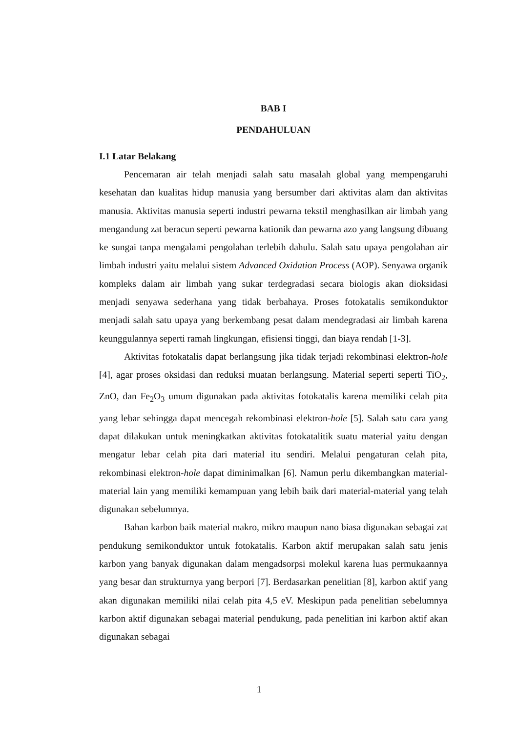BAB I
PENDAHULUAN
I.1 Latar Belakang
Pencemaran air telah menjadi salah satu masalah global yang mempengaruhi kesehatan dan kualitas hidup manusia yang bersumber dari aktivitas alam dan aktivitas manusia. Aktivitas manusia seperti industri pewarna tekstil menghasilkan air limbah yang mengandung zat beracun seperti pewarna kationik dan pewarna azo yang langsung dibuang ke sungai tanpa mengalami pengolahan terlebih dahulu. Salah satu upaya pengolahan air limbah industri yaitu melalui sistem Advanced Oxidation Process (AOP). Senyawa organik kompleks dalam air limbah yang sukar terdegradasi secara biologis akan dioksidasi menjadi senyawa sederhana yang tidak berbahaya. Proses fotokatalis semikonduktor menjadi salah satu upaya yang berkembang pesat dalam mendegradasi air limbah karena keunggulannya seperti ramah lingkungan, efisiensi tinggi, dan biaya rendah [1-3].
Aktivitas fotokatalis dapat berlangsung jika tidak terjadi rekombinasi elektron-hole [4], agar proses oksidasi dan reduksi muatan berlangsung. Material seperti seperti TiO<sub>2</sub>, ZnO, dan Fe<sub>2</sub>O<sub>3</sub> umum digunakan pada aktivitas fotokatalis karena memiliki celah pita yang lebar sehingga dapat mencegah rekombinasi elektron-hole [5]. Salah satu cara yang dapat dilakukan untuk meningkatkan aktivitas fotokatalitik suatu material yaitu dengan mengatur lebar celah pita dari material itu sendiri. Melalui pengaturan celah pita, rekombinasi elektron-hole dapat diminimalkan [6]. Namun perlu dikembangkan material-material lain yang memiliki kemampuan yang lebih baik dari material-material yang telah digunakan sebelumnya.
Bahan karbon baik material makro, mikro maupun nano biasa digunakan sebagai zat pendukung semikonduktor untuk fotokatalis. Karbon aktif merupakan salah satu jenis karbon yang banyak digunakan dalam mengadsorpsi molekul karena luas permukaannya yang besar dan strukturnya yang berpori [7]. Berdasarkan penelitian [8], karbon aktif yang akan digunakan memiliki nilai celah pita 4,5 eV. Meskipun pada penelitian sebelumnya karbon aktif digunakan sebagai material pendukung, pada penelitian ini karbon aktif akan digunakan sebagai
1